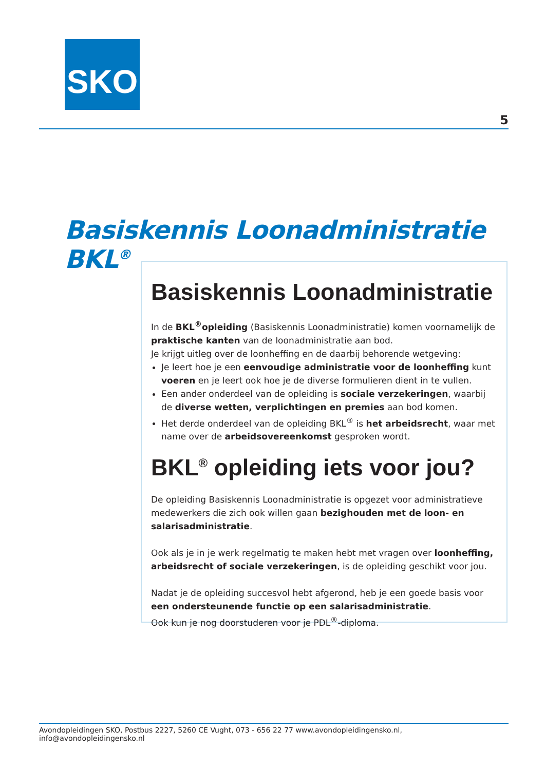SKO
5
Basiskennis Loonadministratie BKL<sup>®</sup>
Basiskennis Loonadministratie
In de BKL<sup>®</sup>opleiding (Basiskennis Loonadministratie) komen voornamelijk de praktische kanten van de loonadministratie aan bod.
Je krijgt uitleg over de loonheffing en de daarbij behorende wetgeving:
Je leert hoe je een eenvoudige administratie voor de loonheffing kunt voeren en je leert ook hoe je de diverse formulieren dient in te vullen.
Een ander onderdeel van de opleiding is sociale verzekeringen, waarbij de diverse wetten, verplichtingen en premies aan bod komen.
Het derde onderdeel van de opleiding BKL<sup>®</sup> is het arbeidsrecht, waar met name over de arbeidsovereenkomst gesproken wordt.
BKL<sup>®</sup> opleiding iets voor jou?
De opleiding Basiskennis Loonadministratie is opgezet voor administratieve medewerkers die zich ook willen gaan bezighouden met de loon- en salarisadministratie.
Ook als je in je werk regelmatig te maken hebt met vragen over loonheffing, arbeidsrecht of sociale verzekeringen, is de opleiding geschikt voor jou.
Nadat je de opleiding succesvol hebt afgerond, heb je een goede basis voor een ondersteunende functie op een salarisadministratie.
Ook kun je nog doorstuderen voor je PDL<sup>®</sup>-diploma.
Avondopleidingen SKO, Postbus 2227, 5260 CE Vught, 073 - 656 22 77 www.avondopleidingensko.nl, info@avondopleidingensko.nl